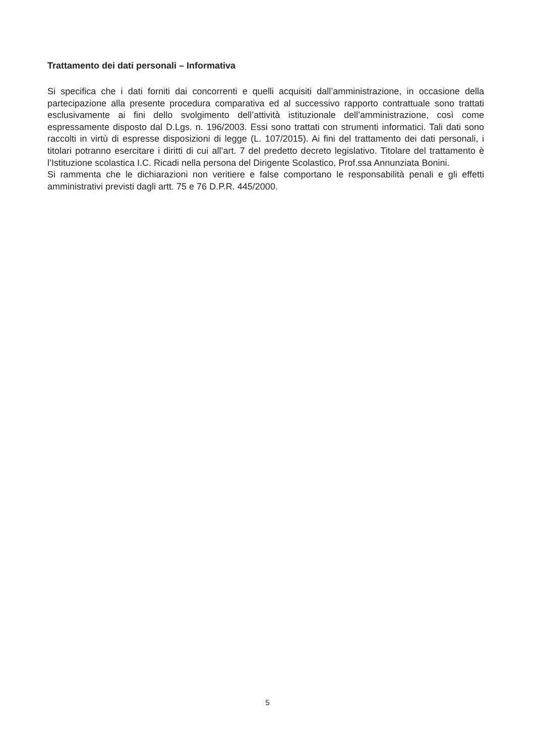Trattamento dei dati personali – Informativa
Si specifica che i dati forniti dai concorrenti e quelli acquisiti dall’amministrazione, in occasione della partecipazione alla presente procedura comparativa ed al successivo rapporto contrattuale sono trattati esclusivamente ai fini dello svolgimento dell’attività istituzionale dell’amministrazione, così come espressamente disposto dal D.Lgs. n. 196/2003. Essi sono trattati con strumenti informatici. Tali dati sono raccolti in virtù di espresse disposizioni di legge (L. 107/2015). Ai fini del trattamento dei dati personali, i titolari potranno esercitare i diritti di cui all’art. 7 del predetto decreto legislativo. Titolare del trattamento è l’Istituzione scolastica I.C. Ricadi nella persona del Dirigente Scolastico, Prof.ssa Annunziata Bonini.
Si rammenta che le dichiarazioni non veritiere e false comportano le responsabilità penali e gli effetti amministrativi previsti dagli artt. 75 e 76 D.P.R. 445/2000.
5